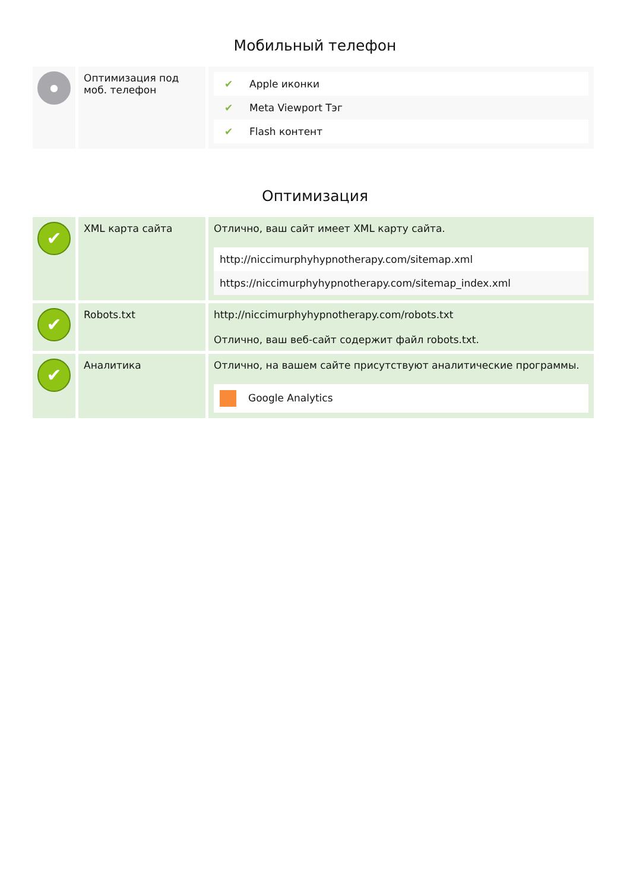Мобильный телефон
| ● | Оптимизация под моб. телефон | / ✔ / Apple иконки / / ✔ / Meta Viewport Тэг / / ✔ / Flash контент / |
Оптимизация
| ✔ | XML карта сайта | Отлично, ваш сайт имеет XML карту сайта. / http://niccimurphyhypnotherapy.com/sitemap.xml / / https://niccimurphyhypnotherapy.com/sitemap_index.xml / |
| ✔ | Robots.txt | http://niccimurphyhypnotherapy.com/robots.txt Отлично, ваш веб-сайт содержит файл robots.txt. |
| ✔ | Аналитика | Отлично, на вашем сайте присутствуют аналитические программы. / Google Analytics / |